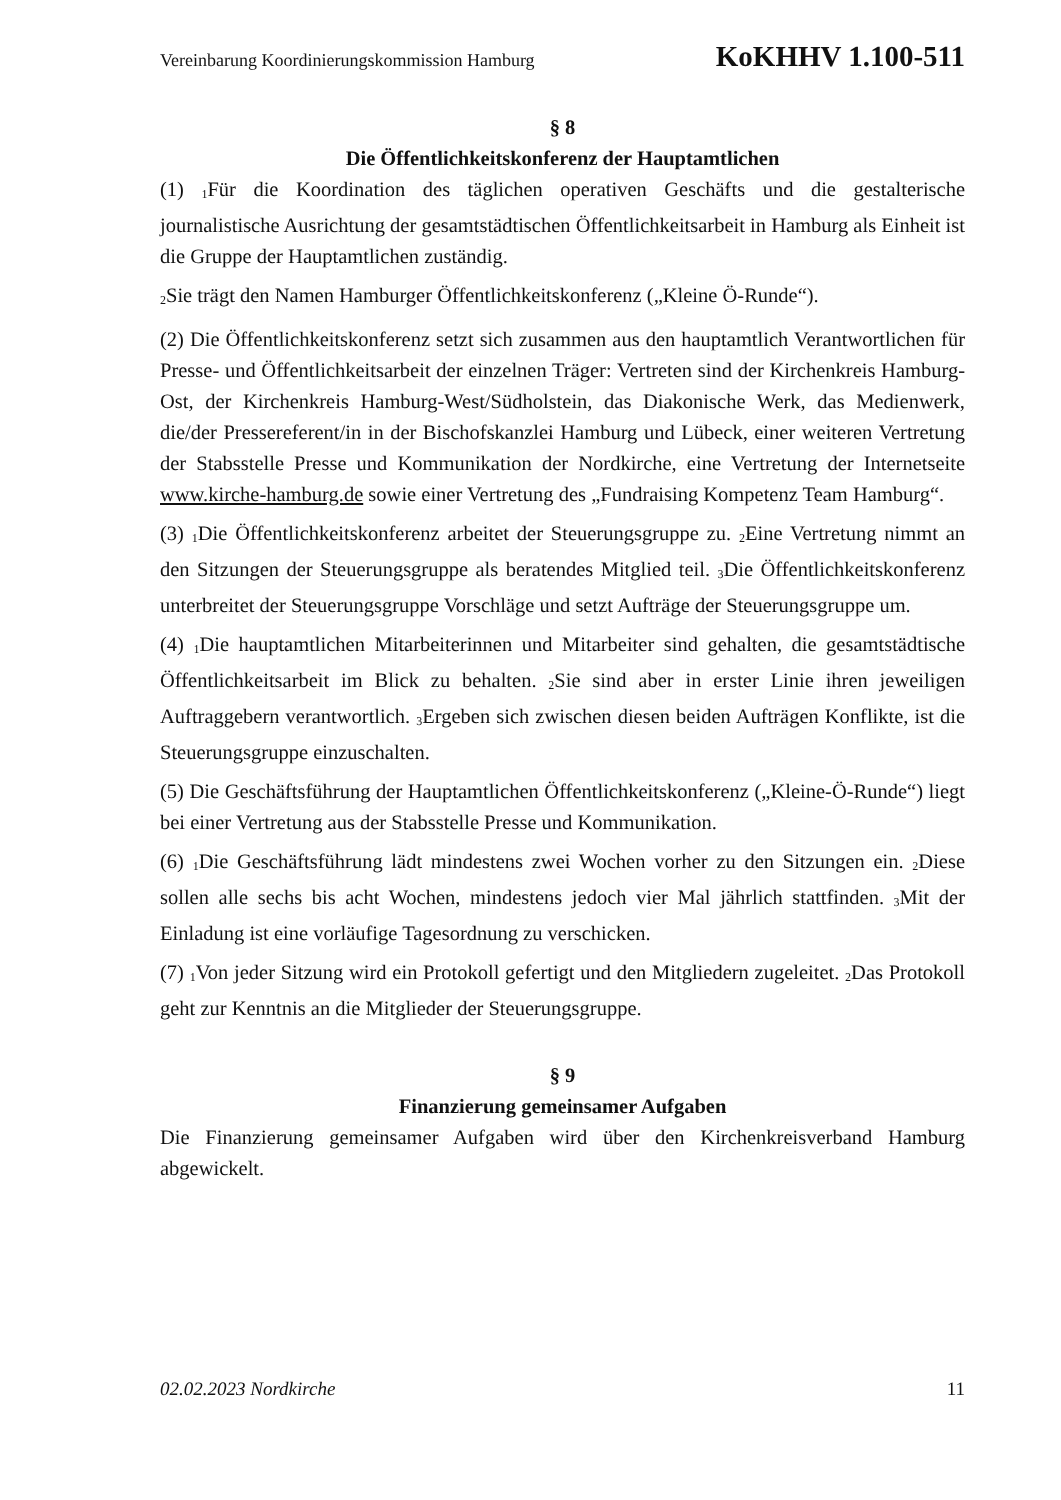Vereinbarung Koordinierungskommission Hamburg KoKHHV 1.100-511
§ 8
Die Öffentlichkeitskonferenz der Hauptamtlichen
(1) <sub>1</sub>Für die Koordination des täglichen operativen Geschäfts und die gestalterische journalistische Ausrichtung der gesamtstädtischen Öffentlichkeitsarbeit in Hamburg als Einheit ist die Gruppe der Hauptamtlichen zuständig.
<sub>2</sub>Sie trägt den Namen Hamburger Öffentlichkeitskonferenz („Kleine Ö-Runde“).
(2) Die Öffentlichkeitskonferenz setzt sich zusammen aus den hauptamtlich Verantwortlichen für Presse- und Öffentlichkeitsarbeit der einzelnen Träger: Vertreten sind der Kirchenkreis Hamburg-Ost, der Kirchenkreis Hamburg-West/Südholstein, das Diakonische Werk, das Medienwerk, die/der Pressereferent/in in der Bischofskanzlei Hamburg und Lübeck, einer weiteren Vertretung der Stabsstelle Presse und Kommunikation der Nordkirche, eine Vertretung der Internetseite www.kirche-hamburg.de sowie einer Vertretung des „Fundraising Kompetenz Team Hamburg“.
(3) <sub>1</sub>Die Öffentlichkeitskonferenz arbeitet der Steuerungsgruppe zu. <sub>2</sub>Eine Vertretung nimmt an den Sitzungen der Steuerungsgruppe als beratendes Mitglied teil. <sub>3</sub>Die Öffentlichkeitskonferenz unterbreitet der Steuerungsgruppe Vorschläge und setzt Aufträge der Steuerungsgruppe um.
(4) <sub>1</sub>Die hauptamtlichen Mitarbeiterinnen und Mitarbeiter sind gehalten, die gesamtstädtische Öffentlichkeitsarbeit im Blick zu behalten. <sub>2</sub>Sie sind aber in erster Linie ihren jeweiligen Auftraggebern verantwortlich. <sub>3</sub>Ergeben sich zwischen diesen beiden Aufträgen Konflikte, ist die Steuerungsgruppe einzuschalten.
(5) Die Geschäftsführung der Hauptamtlichen Öffentlichkeitskonferenz („Kleine-Ö-Runde“) liegt bei einer Vertretung aus der Stabsstelle Presse und Kommunikation.
(6) <sub>1</sub>Die Geschäftsführung lädt mindestens zwei Wochen vorher zu den Sitzungen ein. <sub>2</sub>Diese sollen alle sechs bis acht Wochen, mindestens jedoch vier Mal jährlich stattfinden. <sub>3</sub>Mit der Einladung ist eine vorläufige Tagesordnung zu verschicken.
(7) <sub>1</sub>Von jeder Sitzung wird ein Protokoll gefertigt und den Mitgliedern zugeleitet. <sub>2</sub>Das Protokoll geht zur Kenntnis an die Mitglieder der Steuerungsgruppe.
§ 9
Finanzierung gemeinsamer Aufgaben
Die Finanzierung gemeinsamer Aufgaben wird über den Kirchenkreisverband Hamburg abgewickelt.
02.02.2023 Nordkirche 11